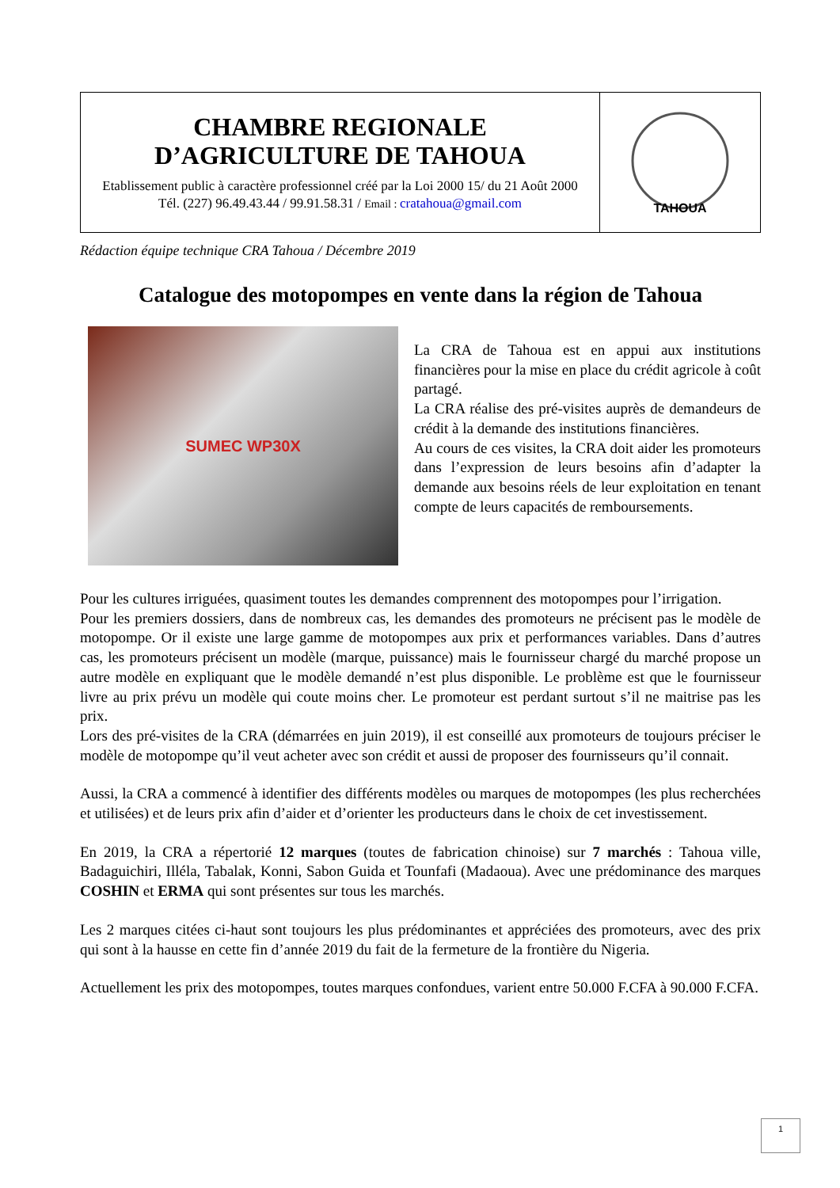| CHAMBRE REGIONALE D’AGRICULTURE DE TAHOUA Etablissement public à caractère professionnel créé par la Loi 2000 15/ du 21 Août 2000 Tél. (227) 96.49.43.44 / 99.91.58.31 / Email : cratahoua@gmail.com | TAHOUA |
Rédaction équipe technique CRA Tahoua / Décembre 2019
Catalogue des motopompes en vente dans la région de Tahoua
SUMEC WP30X
La CRA de Tahoua est en appui aux institutions financières pour la mise en place du crédit agricole à coût partagé.
La CRA réalise des pré-visites auprès de demandeurs de crédit à la demande des institutions financières.
Au cours de ces visites, la CRA doit aider les promoteurs dans l’expression de leurs besoins afin d’adapter la demande aux besoins réels de leur exploitation en tenant compte de leurs capacités de remboursements.
Pour les cultures irriguées, quasiment toutes les demandes comprennent des motopompes pour l’irrigation.
Pour les premiers dossiers, dans de nombreux cas, les demandes des promoteurs ne précisent pas le modèle de motopompe. Or il existe une large gamme de motopompes aux prix et performances variables. Dans d’autres cas, les promoteurs précisent un modèle (marque, puissance) mais le fournisseur chargé du marché propose un autre modèle en expliquant que le modèle demandé n’est plus disponible. Le problème est que le fournisseur livre au prix prévu un modèle qui coute moins cher. Le promoteur est perdant surtout s’il ne maitrise pas les prix.
Lors des pré-visites de la CRA (démarrées en juin 2019), il est conseillé aux promoteurs de toujours préciser le modèle de motopompe qu’il veut acheter avec son crédit et aussi de proposer des fournisseurs qu’il connait.
Aussi, la CRA a commencé à identifier des différents modèles ou marques de motopompes (les plus recherchées et utilisées) et de leurs prix afin d’aider et d’orienter les producteurs dans le choix de cet investissement.
En 2019, la CRA a répertorié 12 marques (toutes de fabrication chinoise) sur 7 marchés : Tahoua ville, Badaguichiri, Illéla, Tabalak, Konni, Sabon Guida et Tounfafi (Madaoua). Avec une prédominance des marques COSHIN et ERMA qui sont présentes sur tous les marchés.
Les 2 marques citées ci-haut sont toujours les plus prédominantes et appréciées des promoteurs, avec des prix qui sont à la hausse en cette fin d’année 2019 du fait de la fermeture de la frontière du Nigeria.
Actuellement les prix des motopompes, toutes marques confondues, varient entre 50.000 F.CFA à 90.000 F.CFA.
1